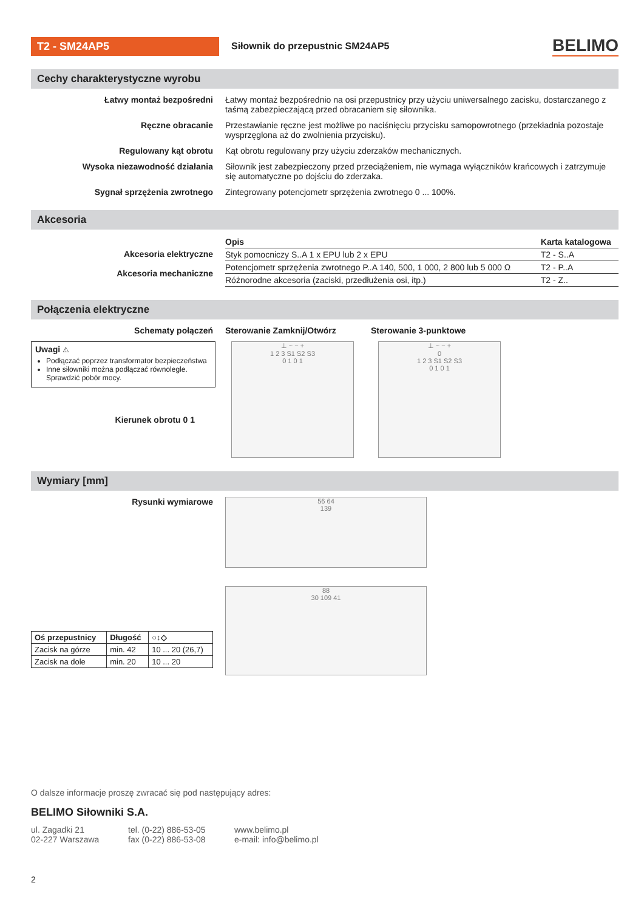T2 - SM24AP5
Siłownik do przepustnic SM24AP5
BELIMO
Cechy charakterystyczne wyrobu
Łatwy montaż bezpośredni Łatwy montaż bezpośrednio na osi przepustnicy przy użyciu uniwersalnego zacisku, dostarcza­nego z taśmą zabezpieczającą przed obracaniem się siłownika.
Ręczne obracanie Przestawianie ręczne jest możliwe po naciśnięciu przycisku samopowrotnego (przekładnia pozo­staje wysprzęglona aż do zwolnienia przycisku).
Regulowany kąt obrotu Kąt obrotu regulowany przy użyciu zderzaków mechanicznych.
Wysoka niezawodność działania Siłownik jest zabezpieczony przed przeciążeniem, nie wymaga wyłączników krańcowych i zatrzy­muje się automatyczne po dojściu do zderzaka.
Sygnał sprzężenia zwrotnego Zintegrowany potencjometr sprzężenia zwrotnego 0 ... 100%.
Akcesoria
Akcesoria elektryczne
Akcesoria mechaniczne
| Opis | Karta katalogowa |
| --- | --- |
| Styk pomocniczy S..A 1 x EPU lub 2 x EPU | T2 - S..A |
| Potencjometr sprzężenia zwrotnego P..A 140, 500, 1 000, 2 800 lub 5 000 Ω | T2 - P..A |
| Różnorodne akcesoria (zaciski, przedłużenia osi, itp.) | T2 - Z.. |
Połączenia elektryczne
Schematy połączeń Sterowanie Zamknij/Otwórz Sterowanie 3-punktowe
Uwagi ⚠
Podłączać poprzez transformator bezpieczeństwa
Inne siłowniki można podłączać równolegle. Sprawdzić pobór mocy.
Kierunek obrotu 0 1
⊥ ~ − +
1 2 3 S1 S2 S3
0 1 0 1
⊥ ~ − +
0
1 2 3 S1 S2 S3
0 1 0 1
Wymiary [mm]
Rysunki wymiarowe
| Oś przepustnicy | Długość | ○↕◇ |
| --- | --- | --- |
| Zacisk na górze | min. 42 | 10 ... 20 (26,7) |
| Zacisk na dole | min. 20 | 10 ... 20 |
56 64
139
88
30 109 41
O dalsze informacje proszę zwracać się pod następujący adres:
BELIMO Siłowniki S.A.
ul. Zagadki 21
02-227 Warszawa
tel. (0-22) 886-53-05
fax (0-22) 886-53-08
www.belimo.pl
e-mail: info@belimo.pl
2